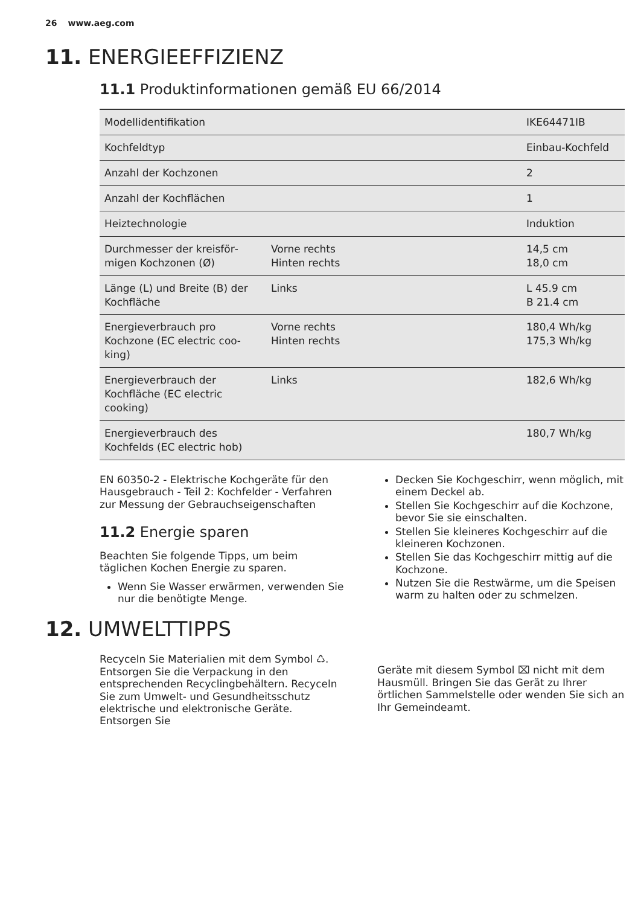26 www.aeg.com
11. ENERGIEEFFIZIENZ
11.1 Produktinformationen gemäß EU 66/2014
| Modellidentifikation | | IKE64471IB |
| Kochfeldtyp | | Einbau-Kochfeld |
| Anzahl der Kochzonen | | 2 |
| Anzahl der Kochflächen | | 1 |
| Heiztechnologie | | Induktion |
| Durchmesser der kreisför­migen Kochzonen (Ø) | Vorne rechts Hinten rechts | 14,5 cm 18,0 cm |
| Länge (L) und Breite (B) der Kochfläche | Links | L 45.9 cm B 21.4 cm |
| Energieverbrauch pro Kochzone (EC electric coo­king) | Vorne rechts Hinten rechts | 180,4 Wh/kg 175,3 Wh/kg |
| Energieverbrauch der Kochfläche (EC electric cooking) | Links | 182,6 Wh/kg |
| Energieverbrauch des Kochfelds (EC electric hob) | | 180,7 Wh/kg |
EN 60350-2 - Elektrische Kochgeräte für den Hausgebrauch - Teil 2: Kochfelder - Verfahren zur Messung der Gebrauchseigenschaften
11.2 Energie sparen
Beachten Sie folgende Tipps, um beim täglichen Kochen Energie zu sparen.
Wenn Sie Wasser erwärmen, verwenden Sie nur die benötigte Menge.
Decken Sie Kochgeschirr, wenn möglich, mit einem Deckel ab.
Stellen Sie Kochgeschirr auf die Kochzone, bevor Sie sie einschalten.
Stellen Sie kleineres Kochgeschirr auf die kleineren Kochzonen.
Stellen Sie das Kochgeschirr mittig auf die Kochzone.
Nutzen Sie die Restwärme, um die Speisen warm zu halten oder zu schmelzen.
12. UMWELTTIPPS
Recyceln Sie Materialien mit dem Symbol ♺. Entsorgen Sie die Verpackung in den entsprechenden Recyclingbehältern. Recyceln Sie zum Umwelt- und Gesundheitsschutz elektrische und elektronische Geräte. Entsorgen Sie
Geräte mit diesem Symbol ⌧ nicht mit dem Hausmüll. Bringen Sie das Gerät zu Ihrer örtlichen Sammelstelle oder wenden Sie sich an Ihr Gemeindeamt.